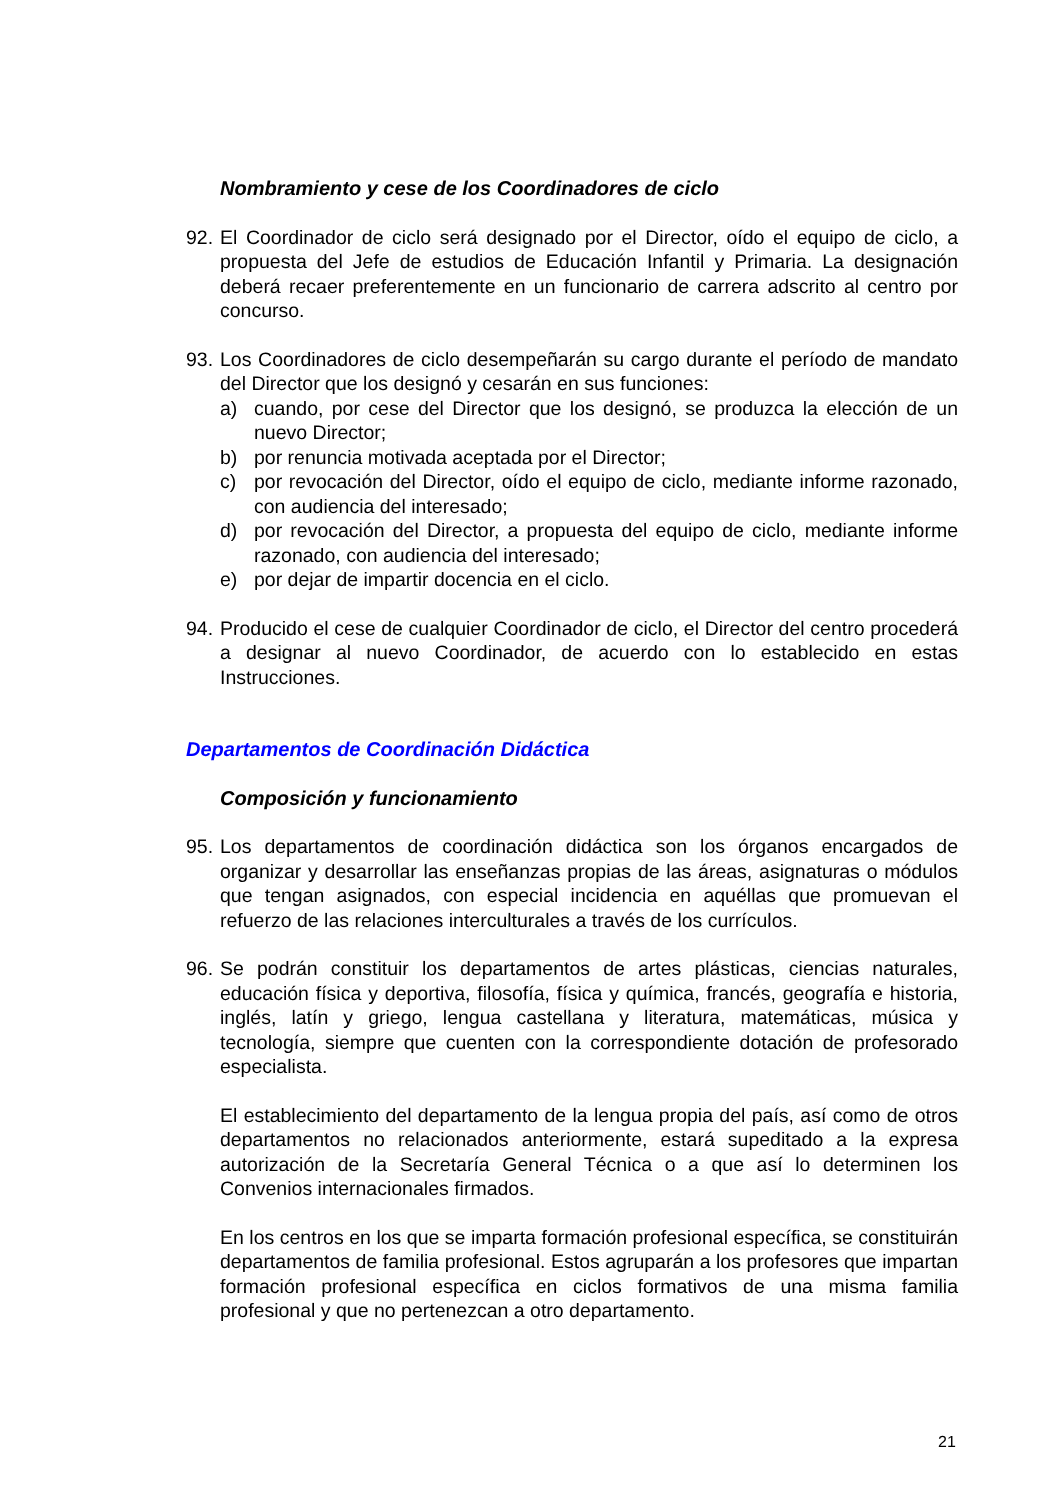Nombramiento y cese de los Coordinadores de ciclo
92.
El Coordinador de ciclo será designado por el Director, oído el equipo de ciclo, a propuesta del Jefe de estudios de Educación Infantil y Primaria. La designación deberá recaer preferentemente en un funcionario de carrera adscrito al centro por concurso.
93.
Los Coordinadores de ciclo desempeñarán su cargo durante el período de mandato del Director que los designó y cesarán en sus funciones:
a) cuando, por cese del Director que los designó, se produzca la elección de un nuevo Director;
b) por renuncia motivada aceptada por el Director;
c) por revocación del Director, oído el equipo de ciclo, mediante informe razonado, con audiencia del interesado;
d) por revocación del Director, a propuesta del equipo de ciclo, mediante informe razonado, con audiencia del interesado;
e) por dejar de impartir docencia en el ciclo.
94.
Producido el cese de cualquier Coordinador de ciclo, el Director del centro procederá a designar al nuevo Coordinador, de acuerdo con lo establecido en estas Instrucciones.
Departamentos de Coordinación Didáctica
Composición y funcionamiento
95.
Los departamentos de coordinación didáctica son los órganos encargados de organizar y desarrollar las enseñanzas propias de las áreas, asignaturas o módulos que tengan asignados, con especial incidencia en aquéllas que promuevan el refuerzo de las relaciones interculturales a través de los currículos.
96.
Se podrán constituir los departamentos de artes plásticas, ciencias naturales, educación física y deportiva, filosofía, física y química, francés, geografía e historia, inglés, latín y griego, lengua castellana y literatura, matemáticas, música y tecnología, siempre que cuenten con la correspondiente dotación de profesorado especialista.
El establecimiento del departamento de la lengua propia del país, así como de otros departamentos no relacionados anteriormente, estará supeditado a la expresa autorización de la Secretaría General Técnica o a que así lo determinen los Convenios internacionales firmados.
En los centros en los que se imparta formación profesional específica, se constituirán departamentos de familia profesional. Estos agruparán a los profesores que impartan formación profesional específica en ciclos formativos de una misma familia profesional y que no pertenezcan a otro departamento.
21